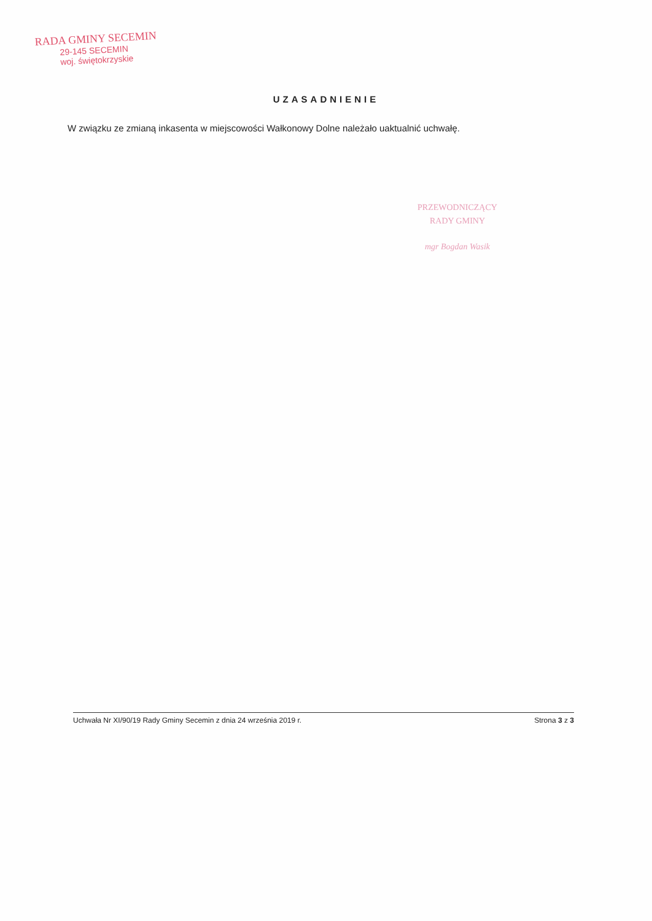RADA GMINY SECEMIN
29-145 SECEMIN
woj. świętokrzyskie
UZASADNIENIE
W związku ze zmianą inkasenta w miejscowości Wałkonowy Dolne należało uaktualnić uchwałę.
PRZEWODNICZĄCY
RADY GMINY
mgr Bogdan Wasik
Uchwała Nr XI/90/19 Rady Gminy Secemin z dnia 24 września 2019 r. Strona 3 z 3